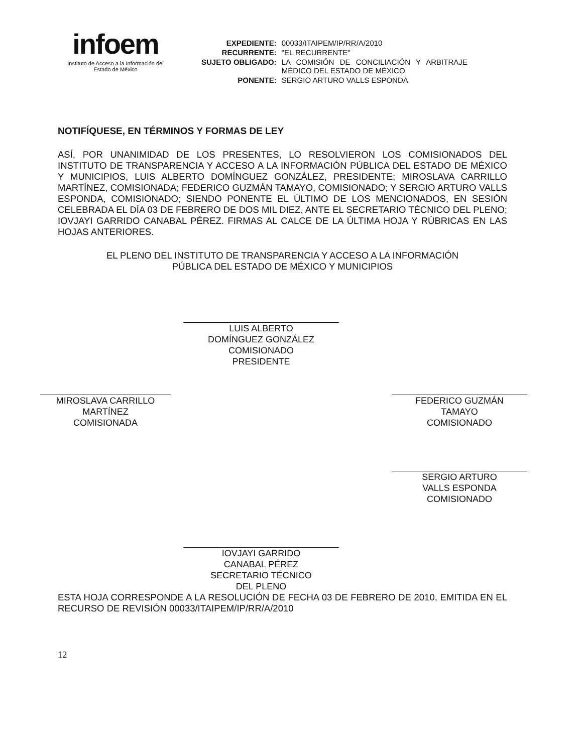infoem
Instituto de Acceso a la Información del
Estado de México
| EXPEDIENTE: | 00033/ITAIPEM/IP/RR/A/2010 |
| RECURRENTE: | "EL RECURRENTE" |
| SUJETO OBLIGADO: | LA COMISIÓN DE CONCILIACIÓN Y ARBITRAJE MÉDICO DEL ESTADO DE MÉXICO |
| PONENTE: | SERGIO ARTURO VALLS ESPONDA |
NOTIFÍQUESE, EN TÉRMINOS Y FORMAS DE LEY
ASÍ, POR UNANIMIDAD DE LOS PRESENTES, LO RESOLVIERON LOS COMISIONADOS DEL INSTITUTO DE TRANSPARENCIA Y ACCESO A LA INFORMACIÓN PÚBLICA DEL ESTADO DE MÉXICO Y MUNICIPIOS, LUIS ALBERTO DOMÍNGUEZ GONZÁLEZ, PRESIDENTE; MIROSLAVA CARRILLO MARTÍNEZ, COMISIONADA; FEDERICO GUZMÁN TAMAYO, COMISIONADO; Y SERGIO ARTURO VALLS ESPONDA, COMISIONADO; SIENDO PONENTE EL ÚLTIMO DE LOS MENCIONADOS, EN SESIÓN CELEBRADA EL DÍA 03 DE FEBRERO DE DOS MIL DIEZ, ANTE EL SECRETARIO TÉCNICO DEL PLENO; IOVJAYI GARRIDO CANABAL PÉREZ. FIRMAS AL CALCE DE LA ÚLTIMA HOJA Y RÚBRICAS EN LAS HOJAS ANTERIORES.
EL PLENO DEL INSTITUTO DE TRANSPARENCIA Y ACCESO A LA INFORMACIÓN
PÚBLICA DEL ESTADO DE MÉXICO Y MUNICIPIOS
LUIS ALBERTO
DOMÍNGUEZ GONZÁLEZ
COMISIONADO
PRESIDENTE
MIROSLAVA CARRILLO
MARTÍNEZ
COMISIONADA
FEDERICO GUZMÁN
TAMAYO
COMISIONADO
SERGIO ARTURO
VALLS ESPONDA
COMISIONADO
IOVJAYI GARRIDO
CANABAL PÉREZ
SECRETARIO TÉCNICO
DEL PLENO
ESTA HOJA CORRESPONDE A LA RESOLUCIÓN DE FECHA 03 DE FEBRERO DE 2010, EMITIDA EN EL RECURSO DE REVISIÓN 00033/ITAIPEM/IP/RR/A/2010
12